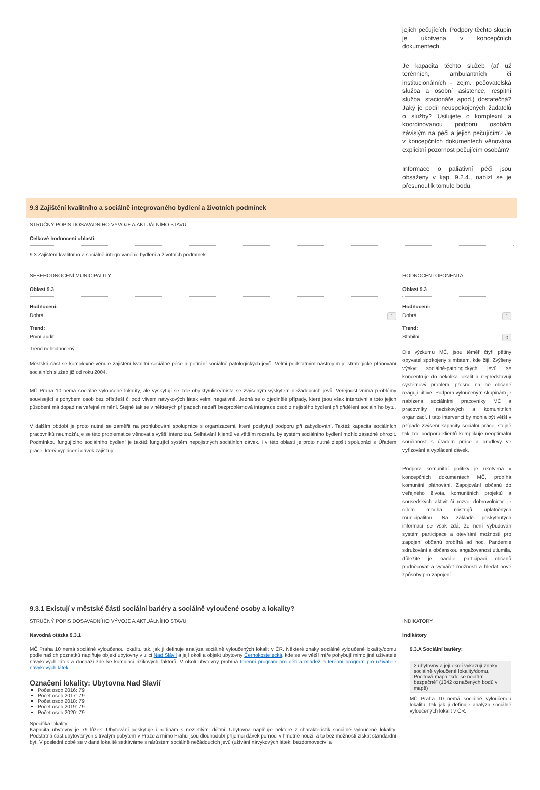jejich pečujících. Podpory těchto skupin je ukotvena v koncepčních dokumentech.
Je kapacita těchto služeb (ať už terénních, ambulantních či institucionálních - zejm. pečovatelská služba a osobní asistence, respitní služba, stacionáře apod.) dostatečná? Jaký je podíl neuspokojených žadatelů o služby? Usilujete o komplexní a koordinovanou podporu osobám závislým na péči a jejich pečujícím? Je v koncepčních dokumentech věnována explicitní pozornost pečujícím osobám?
Informace o paliativní péči jsou obsaženy v kap. 9.2.4., nabízí se je přesunout k tomuto bodu.
9.3 Zajištění kvalitního a sociálně integrovaného bydlení a životních podmínek
STRUČNÝ POPIS DOSAVADNÍHO VÝVOJE A AKTUÁLNÍHO STAVU
Celkové hodnoceni oblasti:
9.3 Zajištění kvalitního a sociálně integrovaného bydlení a životních podmínek
SEBEHODNOCENÍ MUNICIPALITY
Oblast 9.3
Hodnoceni:
1 Dobrá
Trend:
První audit
Trend nehodnocený
Městská část se komplexně věnuje zajištění kvalitní sociálně péče a potírání sociálně-patologických jevů. Velmi podstatným nástrojem je strategické plánování sociálních služeb již od roku 2004.
MČ Praha 10 nemá sociálně vyloučené lokality, ale vyskytují se zde objekty/ulice/místa se zvýšeným výskytem nežádoucích jevů. Veřejnost vnímá problémy související s pohybem osob bez přístřeší či pod vlivem návykových látek velmi negativně. Jedná se o ojedinělé případy, které jsou však intenzivní a toto jejich působení má dopad na veřejné mínění. Stejně tak se v některých případech nedaří bezproblémová integrace osob z nejistého bydlení při přidělení sociálního bytu.
V dalším období je proto nutné se zaměřit na prohlubování spolupráce s organizacemi, které poskytují podporu při zabydlování. Taktéž kapacita sociálních pracovníků neumožňuje se této problematice věnovat s vyšší intenzitou. Selhávání klientů ve větším rozsahu by systém sociálního bydlení mohlo zásadně ohrozit. Podmínkou fungujícího sociálního bydlení je taktéž fungující systém nepojistných sociálních dávek. I v této oblasti je proto nutné zlepšit spolupráci s Úřadem práce, který vyplácení dávek zajišťuje.
HODNOCENI OPONENTA
Oblast 9.3
Hodnoceni:
1 Dobrá
Trend:
0 Stabilní
Dle výzkumu MČ, jsou téměř čtyři pětiny obyvatel spokojeny s místem, kde žijí. Zvýšený výskyt sociálně-patologických jevů se koncentruje do několika lokalit a nepředstavují systémový problém, přesno na ně občané reagují citlivě. Podpora vyloučeným skupinám je nabízena sociálními pracovníky MČ a pracovníky neziskových a komunitních organizací. I tato intervenci by mohla být větší v případě zvýšení kapacity sociální práce, stejně tak zde podporu klientů komplikuje neoptimální součinnost s úřadem práce a prodlevy ve vyřizování a vyplácení dávek.
Podpora komunitní politiky je ukotvena v koncepčních dokumentech MČ, probíhá komunitní plánování. Zapojování občanů do veřejného života, komunitních projektů a sousedských aktivit či rozvoj dobrovolnictví je cílem mnoha nástrojů uplatněných municipalitou. Na základě poskytnutých informací se však zdá, že není vybudován systém participace a otevírání možností pro zapojení občanů probíhá ad hoc. Pandemie sdružování a občanskou angažovanost utlumila, důležité je nadále participaci občanů podněcovat a vytvářet možnosti a hledat nové způsoby pro zapojení.
9.3.1 Existují v městské části sociální bariéry a sociálně vyloučené osoby a lokality?
STRUČNÝ POPIS DOSAVADNÍHO VÝVOJE A AKTUÁLNÍHO STAVU
Navodná otázka 9.3.1
MČ Praha 10 nemá sociálně vyloučenou lokalitu tak, jak ji definuje analýza sociálně vyloučených lokalit v ČR. Některé znaky sociálně vyloučené lokality/domu podle našich poznatků naplňuje objekt ubytovny v ulici Nad Slávií a její okolí a objekt ubytovny Černokostelecká, kde se ve větší míře pohybují mimo jiné uživatelé návykových látek a dochází zde ke kumulaci rizikových faktorů. V okolí ubytovny probíhá terénní program pro děti a mládež a terénní program pro uživatele návykových látek.
Označení lokality: Ubytovna Nad Slavií
Počet osob 2016: 79
Počet osob 2017: 79
Počet osob 2018: 79
Počet osob 2019: 79
Počet osob 2020: 79
Specifika lokality
Kapacita ubytovny je 79 lůžek. Ubytování poskytuje i rodinám s nezletilými dětmi. Ubytovna naplňuje některé z charakteristik sociálně vyloučené lokality. Podstatná část ubytovaných s trvalým pobytem v Praze a mimo Prahu jsou dlouhodobí příjemci dávek pomoci v hmotné nouzi, a to bez možnosti získat standardní byt. V poslední době se v dané lokalitě setkáváme s nárůstem sociálně nežádoucích jevů (užívání návykových látek, bezdomovectví a
INDIKATORY
Indikátory
9.3.A Sociální bariéry;
2 ubytovny a její okolí vykazují znaky sociálně vyloučené lokality/domu, Pocitová mapa "kde se necítím bezpečně" (1042 označených bodů v mapě)
MČ Praha 10 nemá sociálně vyloučenou lokalitu, tak jak ji definuje analýza sociálně vyloučených lokalit v ČR.